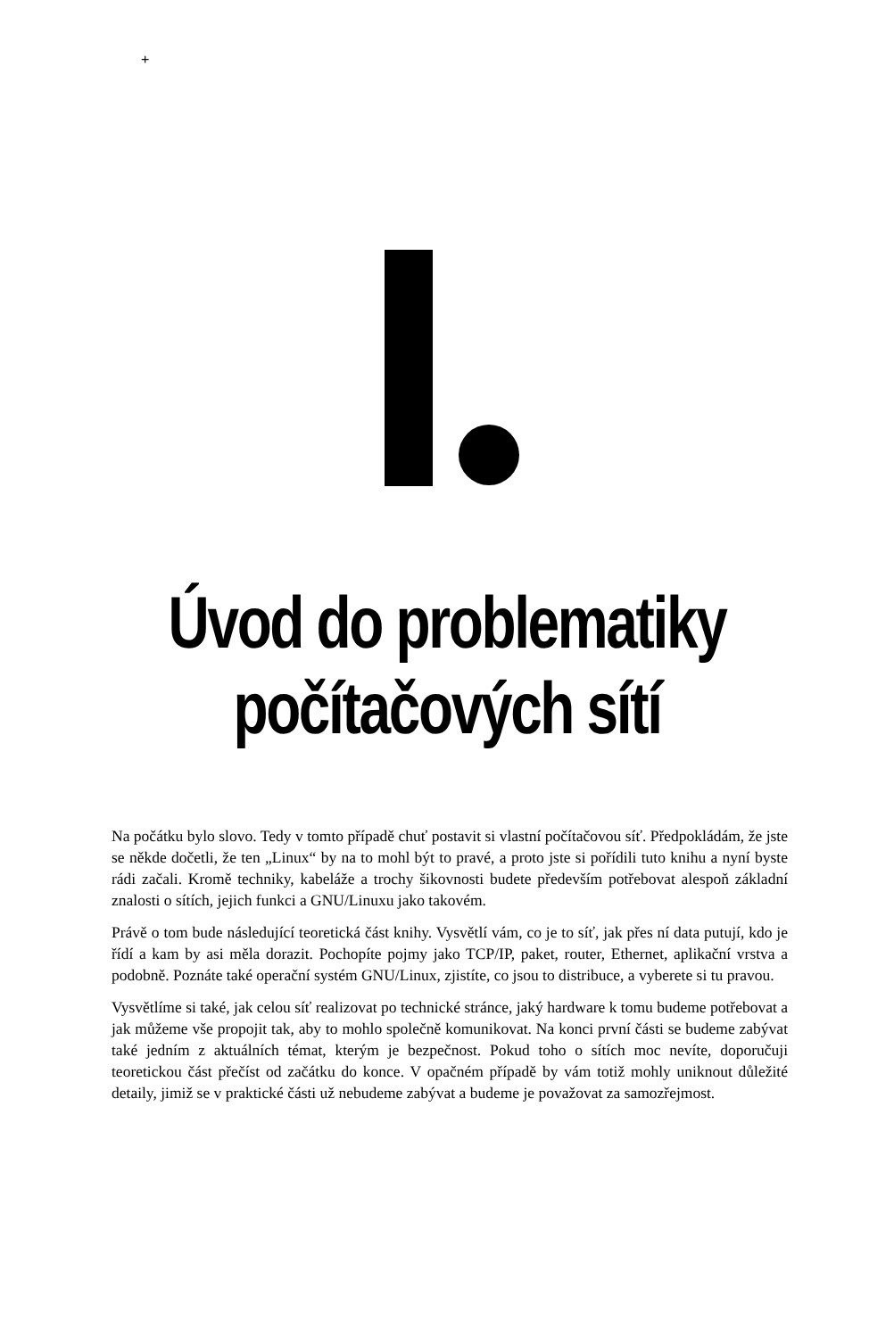+
Úvod do problematiky
počítačových sítí
Na počátku bylo slovo. Tedy v tomto případě chuť postavit si vlastní počítačovou síť. Předpokládám, že jste se někde dočetli, že ten „Linux“ by na to mohl být to pravé, a proto jste si pořídili tuto knihu a nyní byste rádi začali. Kromě techniky, kabeláže a trochy šikovnosti budete především potřebovat alespoň základní znalosti o sítích, jejich funkci a GNU/Linuxu jako takovém.
Právě o tom bude následující teoretická část knihy. Vysvětlí vám, co je to síť, jak přes ní data putují, kdo je řídí a kam by asi měla dorazit. Pochopíte pojmy jako TCP/IP, paket, router, Ethernet, aplikační vrstva a podobně. Poznáte také operační systém GNU/Linux, zjistíte, co jsou to distribuce, a vyberete si tu pravou.
Vysvětlíme si také, jak celou síť realizovat po technické stránce, jaký hardware k tomu budeme potřebovat a jak můžeme vše propojit tak, aby to mohlo společně komunikovat. Na konci první části se budeme zabývat také jedním z aktuálních témat, kterým je bezpečnost. Pokud toho o sítích moc nevíte, doporučuji teoretickou část přečíst od začátku do konce. V opačném případě by vám totiž mohly uniknout důležité detaily, jimiž se v praktické části už nebudeme zabývat a budeme je považovat za samozřejmost.